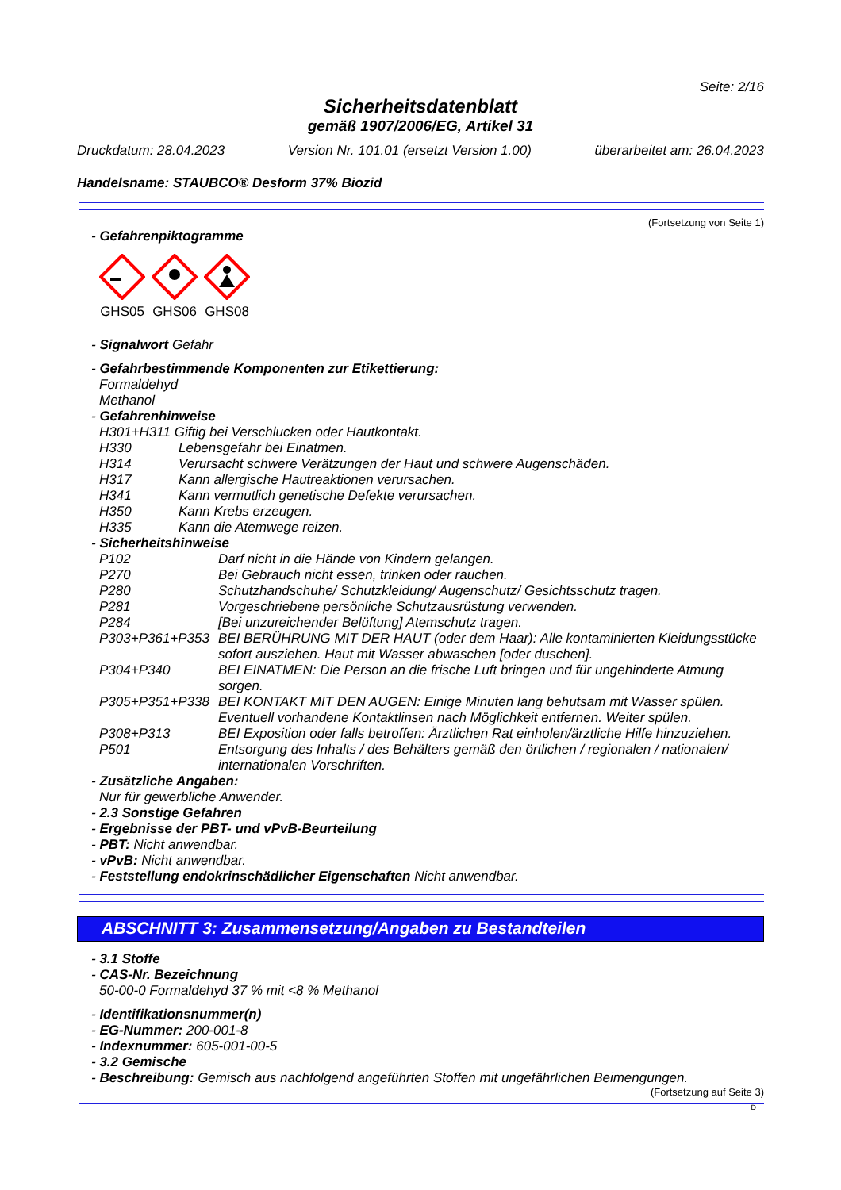Seite: 2/16
Sicherheitsdatenblatt
gemäß 1907/2006/EG, Artikel 31
Druckdatum: 28.04.2023 Version Nr. 101.01 (ersetzt Version 1.00) überarbeitet am: 26.04.2023
Handelsname: STAUBCO® Desform 37% Biozid
(Fortsetzung von Seite 1)
- Gefahrenpiktogramme
GHS05
GHS06
GHS08
- Signalwort Gefahr
- Gefahrbestimmende Komponenten zur Etikettierung:
Formaldehyd
Methanol
- Gefahrenhinweise
H301+H311 Giftig bei Verschlucken oder Hautkontakt.
H330 Lebensgefahr bei Einatmen.
H314 Verursacht schwere Verätzungen der Haut und schwere Augenschäden.
H317 Kann allergische Hautreaktionen verursachen.
H341 Kann vermutlich genetische Defekte verursachen.
H350 Kann Krebs erzeugen.
H335 Kann die Atemwege reizen.
- Sicherheitshinweise
P102 Darf nicht in die Hände von Kindern gelangen.
P270 Bei Gebrauch nicht essen, trinken oder rauchen.
P280 Schutzhandschuhe/ Schutzkleidung/ Augenschutz/ Gesichtsschutz tragen.
P281 Vorgeschriebene persönliche Schutzausrüstung verwenden.
P284 [Bei unzureichender Belüftung] Atemschutz tragen.
P303+P361+P353 BEI BERÜHRUNG MIT DER HAUT (oder dem Haar): Alle kontaminierten Kleidungsstücke sofort ausziehen. Haut mit Wasser abwaschen [oder duschen].
P304+P340 BEI EINATMEN: Die Person an die frische Luft bringen und für ungehinderte Atmung sorgen.
P305+P351+P338 BEI KONTAKT MIT DEN AUGEN: Einige Minuten lang behutsam mit Wasser spülen. Eventuell vorhandene Kontaktlinsen nach Möglichkeit entfernen. Weiter spülen.
P308+P313 BEI Exposition oder falls betroffen: Ärztlichen Rat einholen/ärztliche Hilfe hinzuziehen.
P501 Entsorgung des Inhalts / des Behälters gemäß den örtlichen / regionalen / nationalen/ internationalen Vorschriften.
- Zusätzliche Angaben:
Nur für gewerbliche Anwender.
- 2.3 Sonstige Gefahren
- Ergebnisse der PBT- und vPvB-Beurteilung
- PBT: Nicht anwendbar.
- vPvB: Nicht anwendbar.
- Feststellung endokrinschädlicher Eigenschaften Nicht anwendbar.
ABSCHNITT 3: Zusammensetzung/Angaben zu Bestandteilen
- 3.1 Stoffe
- CAS-Nr. Bezeichnung
50-00-0 Formaldehyd 37 % mit <8 % Methanol
- Identifikationsnummer(n)
- EG-Nummer: 200-001-8
- Indexnummer: 605-001-00-5
- 3.2 Gemische
- Beschreibung: Gemisch aus nachfolgend angeführten Stoffen mit ungefährlichen Beimengungen.
(Fortsetzung auf Seite 3)
D